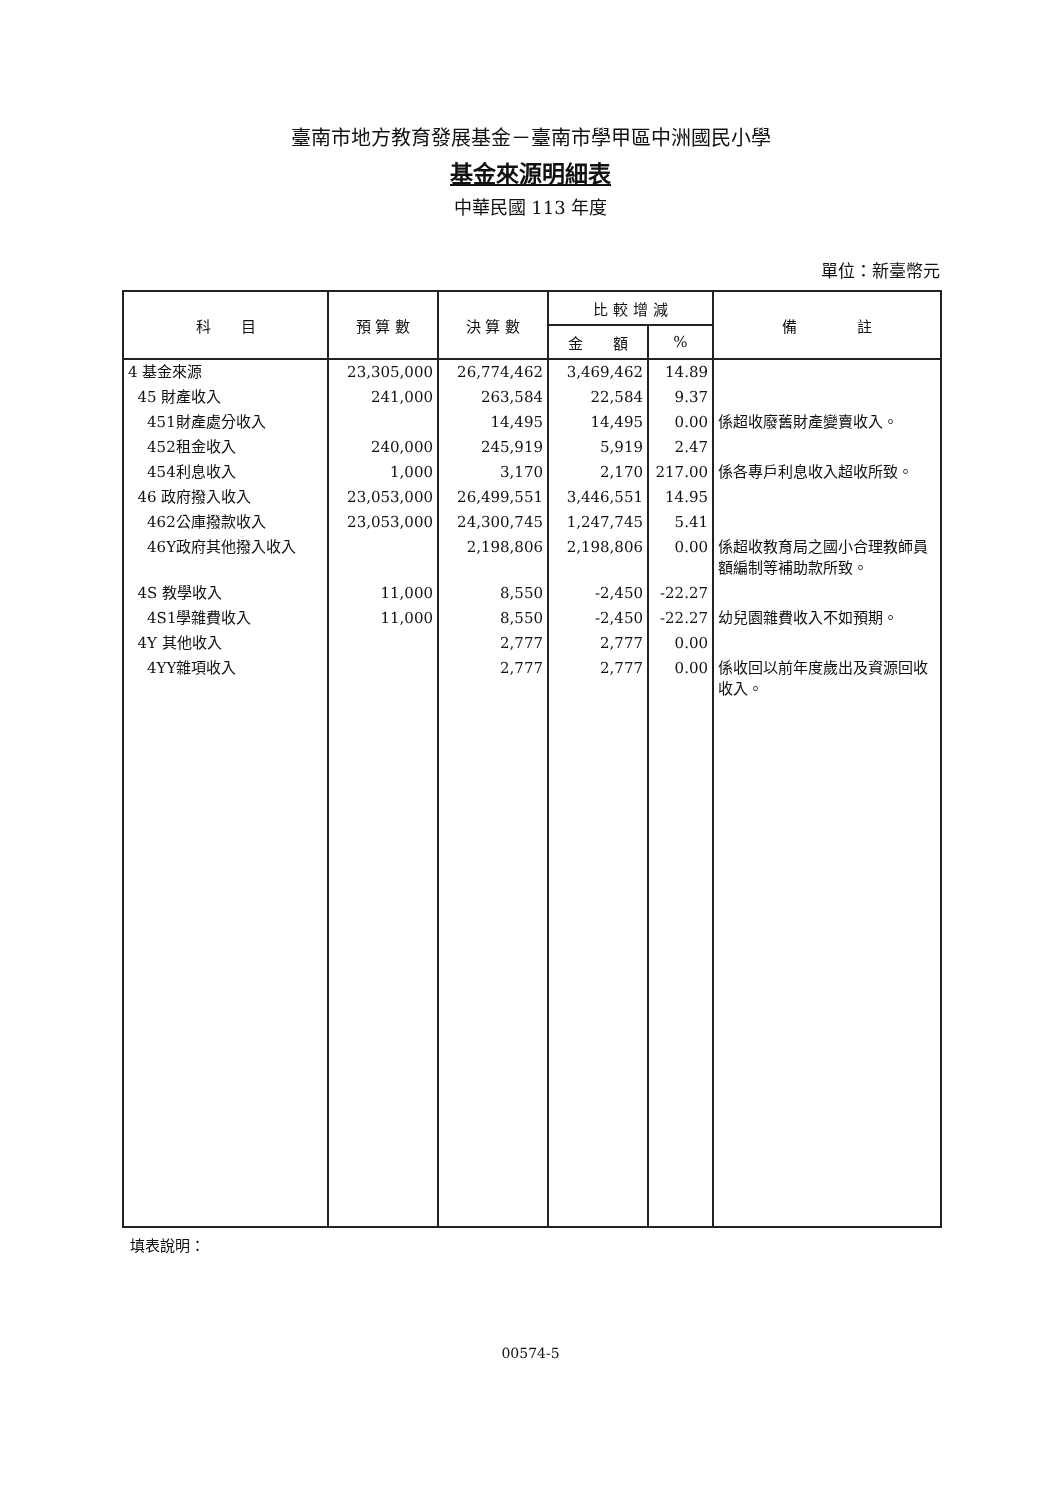臺南市地方教育發展基金－臺南市學甲區中洲國民小學
基金來源明細表
中華民國 113 年度
單位：新臺幣元
| 科 目 | 預 算 數 | 決 算 數 | 比 較 增 減 | | 備 註 |
| --- | --- | --- | --- | --- | --- |
| | | | 金 額 | % | |
| 4 基金來源 | 23,305,000 | 26,774,462 | 3,469,462 | 14.89 | |
| 45 財產收入 | 241,000 | 263,584 | 22,584 | 9.37 | |
| 451財產處分收入 | | 14,495 | 14,495 | 0.00 | 係超收廢舊財產變賣收入。 |
| 452租金收入 | 240,000 | 245,919 | 5,919 | 2.47 | |
| 454利息收入 | 1,000 | 3,170 | 2,170 | 217.00 | 係各專戶利息收入超收所致。 |
| 46 政府撥入收入 | 23,053,000 | 26,499,551 | 3,446,551 | 14.95 | |
| 462公庫撥款收入 | 23,053,000 | 24,300,745 | 1,247,745 | 5.41 | |
| 46Y政府其他撥入收入 | | 2,198,806 | 2,198,806 | 0.00 | 係超收教育局之國小合理教師員額編制等補助款所致。 |
| 4S 教學收入 | 11,000 | 8,550 | -2,450 | -22.27 | |
| 4S1學雜費收入 | 11,000 | 8,550 | -2,450 | -22.27 | 幼兒園雜費收入不如預期。 |
| 4Y 其他收入 | | 2,777 | 2,777 | 0.00 | |
| 4YY雜項收入 | | 2,777 | 2,777 | 0.00 | 係收回以前年度歲出及資源回收收入。 |
填表說明：
00574-5